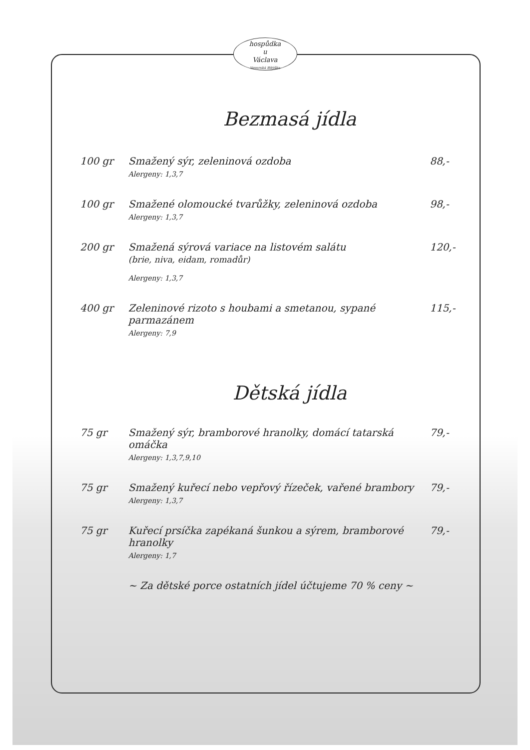hospůdka
u
Václava
Veverská Bítýška
Bezmasá jídla
100 gr Smažený sýr, zeleninová ozdoba
Alergeny: 1,3,7
88,-
100 gr Smažené olomoucké tvarůžky, zeleninová ozdoba
Alergeny: 1,3,7
98,-
200 gr Smažená sýrová variace na listovém salátu
(brie, niva, eidam, romadůr)
Alergeny: 1,3,7
120,-
400 gr Zeleninové rizoto s houbami a smetanou, sypané parmazánem
Alergeny: 7,9
115,-
Dětská jídla
75 gr Smažený sýr, bramborové hranolky, domácí tatarská omáčka
Alergeny: 1,3,7,9,10
79,-
75 gr Smažený kuřecí nebo vepřový řízeček, vařené brambory
Alergeny: 1,3,7
79,-
75 gr Kuřecí prsíčka zapékaná šunkou a sýrem, bramborové hranolky
Alergeny: 1,7
79,-
~ Za dětské porce ostatních jídel účtujeme 70 % ceny ~